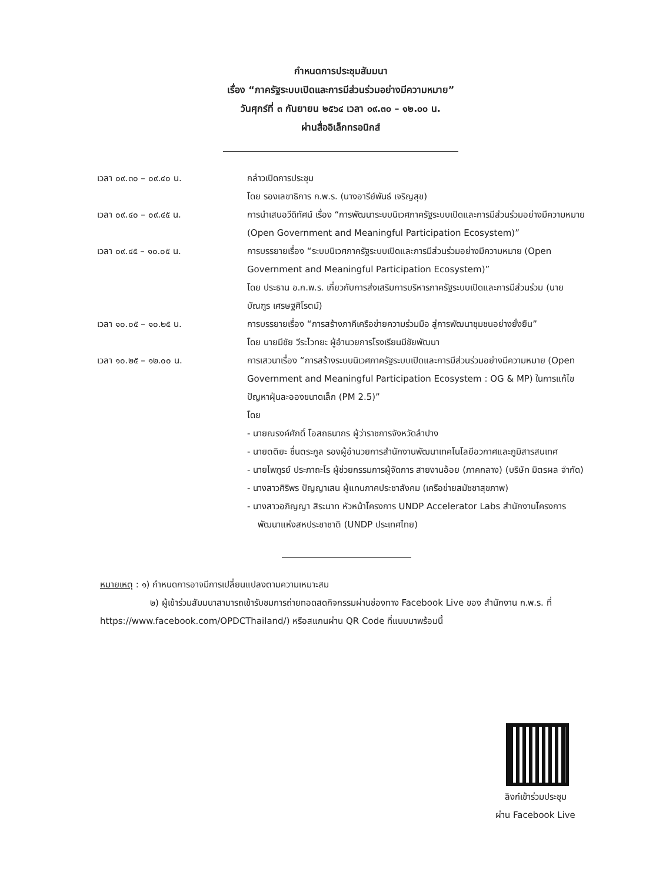กำหนดการประชุมสัมมนา
เรื่อง “ภาครัฐระบบเปิดและการมีส่วนร่วมอย่างมีความหมาย”
วันศุกร์ที่ ๓ กันยายน ๒๕๖๔ เวลา ๐๙.๓๐ – ๑๒.๐๐ น.
ผ่านสื่ออิเล็กทรอนิกส์
| เวลา ๐๙.๓๐ – ๐๙.๔๐ น. | กล่าวเปิดการประชุม โดย รองเลขาธิการ ก.พ.ร. (นางอารีย์พันธ์ เจริญสุข) |
| เวลา ๐๙.๔๐ – ๐๙.๔๕ น. | การนำเสนอวีดิทัศน์ เรื่อง “การพัฒนาระบบนิเวศภาครัฐระบบเปิดและการมีส่วนร่วมอย่างมีความหมาย (Open Government and Meaningful Participation Ecosystem)” |
| เวลา ๐๙.๔๕ – ๑๐.๐๕ น. | การบรรยายเรื่อง “ระบบนิเวศภาครัฐระบบเปิดและการมีส่วนร่วมอย่างมีความหมาย (Open Government and Meaningful Participation Ecosystem)” โดย ประธาน อ.ก.พ.ร. เกี่ยวกับการส่งเสริมการบริหารภาครัฐระบบเปิดและการมีส่วนร่วม (นายบัณฑูร เศรษฐศิโรตม์) |
| เวลา ๑๐.๐๕ – ๑๐.๒๕ น. | การบรรยายเรื่อง “การสร้างภาคีเครือข่ายความร่วมมือ สู่การพัฒนาชุมชนอย่างยั่งยืน” โดย นายมีชัย วีระไวทยะ ผู้อำนวยการโรงเรียนมีชัยพัฒนา |
| เวลา ๑๐.๒๕ – ๑๒.๐๐ น. | การเสวนาเรื่อง “การสร้างระบบนิเวศภาครัฐระบบเปิดและการมีส่วนร่วมอย่างมีความหมาย (Open Government and Meaningful Participation Ecosystem : OG & MP) ในการแก้ไขปัญหาฝุ่นละอองขนาดเล็ก (PM 2.5)” โดย - นายณรงค์ศักดิ์ โอสถธนากร ผู้ว่าราชการจังหวัดลำปาง - นายตติยะ ชื่นตระกูล รองผู้อำนวยการสำนักงานพัฒนาเทคโนโลยีอวกาศและภูมิสารสนเทศ - นายไพฑูรย์ ประภาถะโร ผู้ช่วยกรรมการผู้จัดการ สายงานอ้อย (ภาคกลาง) (บริษัท มิตรผล จำกัด) - นางสาวศิริพร ปัญญาเสน ผู้แทนภาคประชาสังคม (เครือข่ายสมัชชาสุขภาพ) - นางสาวอภิญญา สิระนาท หัวหน้าโครงการ UNDP Accelerator Labs สำนักงานโครงการพัฒนาแห่งสหประชาชาติ (UNDP ประเทศไทย) |
หมายเหตุ : ๑) กำหนดการอาจมีการเปลี่ยนแปลงตามความเหมาะสม
๒) ผู้เข้าร่วมสัมมนาสามารถเข้ารับชมการถ่ายทอดสดกิจกรรมผ่านช่องทาง Facebook Live ของ สำนักงาน ก.พ.ร. ที่ https://www.facebook.com/OPDCThailand/) หรือสแกนผ่าน QR Code ที่แนบมาพร้อมนี้
ลิงก์เข้าร่วมประชุม
ผ่าน Facebook Live